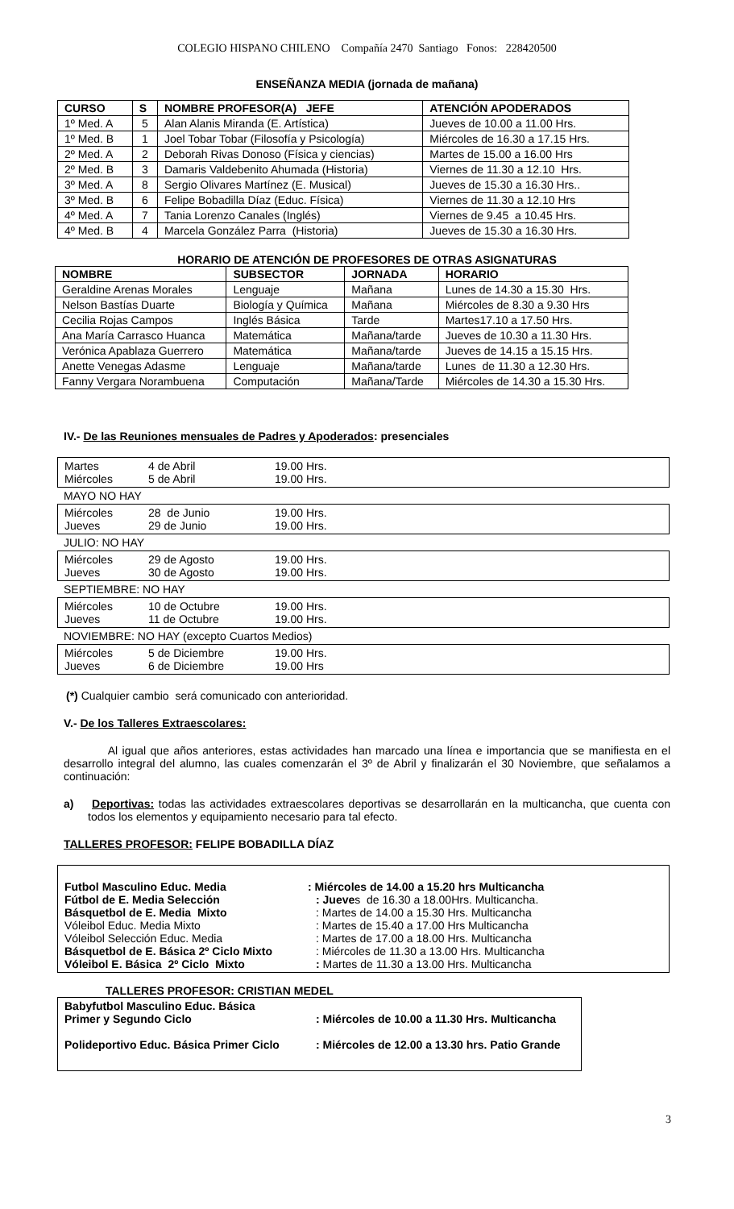COLEGIO HISPANO CHILENO Compañía 2470 Santiago Fonos: 228420500
ENSEÑANZA MEDIA (jornada de mañana)
| CURSO | S | NOMBRE PROFESOR(A) JEFE | ATENCIÓN APODERADOS |
| --- | --- | --- | --- |
| 1º Med. A | 5 | Alan Alanis Miranda (E. Artística) | Jueves de 10.00 a 11.00 Hrs. |
| 1º Med. B | 1 | Joel Tobar Tobar (Filosofía y Psicología) | Miércoles de 16.30 a 17.15 Hrs. |
| 2º Med. A | 2 | Deborah Rivas Donoso (Física y ciencias) | Martes de 15.00 a 16.00 Hrs |
| 2º Med. B | 3 | Damaris Valdebenito Ahumada (Historia) | Viernes de 11.30 a 12.10 Hrs. |
| 3º Med. A | 8 | Sergio Olivares Martínez (E. Musical) | Jueves de 15.30 a 16.30 Hrs.. |
| 3º Med. B | 6 | Felipe Bobadilla Díaz (Educ. Física) | Viernes de 11.30 a 12.10 Hrs |
| 4º Med. A | 7 | Tania Lorenzo Canales (Inglés) | Viernes de 9.45 a 10.45 Hrs. |
| 4º Med. B | 4 | Marcela González Parra (Historia) | Jueves de 15.30 a 16.30 Hrs. |
HORARIO DE ATENCIÓN DE PROFESORES DE OTRAS ASIGNATURAS
| NOMBRE | SUBSECTOR | JORNADA | HORARIO |
| --- | --- | --- | --- |
| Geraldine Arenas Morales | Lenguaje | Mañana | Lunes de 14.30 a 15.30 Hrs. |
| Nelson Bastías Duarte | Biología y Química | Mañana | Miércoles de 8.30 a 9.30 Hrs |
| Cecilia Rojas Campos | Inglés Básica | Tarde | Martes17.10 a 17.50 Hrs. |
| Ana María Carrasco Huanca | Matemática | Mañana/tarde | Jueves de 10.30 a 11.30 Hrs. |
| Verónica Apablaza Guerrero | Matemática | Mañana/tarde | Jueves de 14.15 a 15.15 Hrs. |
| Anette Venegas Adasme | Lenguaje | Mañana/tarde | Lunes de 11.30 a 12.30 Hrs. |
| Fanny Vergara Norambuena | Computación | Mañana/Tarde | Miércoles de 14.30 a 15.30 Hrs. |
IV.- De las Reuniones mensuales de Padres y Apoderados: presenciales
Martes 4 de Abril 19.00 Hrs.
Miércoles 5 de Abril 19.00 Hrs.
MAYO NO HAY
Miércoles 28 de Junio 19.00 Hrs.
Jueves 29 de Junio 19.00 Hrs.
JULIO: NO HAY
Miércoles 29 de Agosto 19.00 Hrs.
Jueves 30 de Agosto 19.00 Hrs.
SEPTIEMBRE: NO HAY
Miércoles 10 de Octubre 19.00 Hrs.
Jueves 11 de Octubre 19.00 Hrs.
NOVIEMBRE: NO HAY (excepto Cuartos Medios)
Miércoles 5 de Diciembre 19.00 Hrs.
Jueves 6 de Diciembre 19.00 Hrs
(*) Cualquier cambio será comunicado con anterioridad.
V.- De los Talleres Extraescolares:
Al igual que años anteriores, estas actividades han marcado una línea e importancia que se manifiesta en el desarrollo integral del alumno, las cuales comenzarán el 3º de Abril y finalizarán el 30 Noviembre, que señalamos a continuación:
a) Deportivas: todas las actividades extraescolares deportivas se desarrollarán en la multicancha, que cuenta con todos los elementos y equipamiento necesario para tal efecto.
TALLERES PROFESOR: FELIPE BOBADILLA DÍAZ
Futbol Masculino Educ. Media: Miércoles de 14.00 a 15.20 hrs Multicancha
Fútbol de E. Media Selección: Jueves de 16.30 a 18.00Hrs. Multicancha.
Básquetbol de E. Media Mixto: Martes de 14.00 a 15.30 Hrs. Multicancha
Vóleibol Educ. Media Mixto: Martes de 15.40 a 17.00 Hrs Multicancha
Vóleibol Selección Educ. Media: Martes de 17.00 a 18.00 Hrs. Multicancha
Básquetbol de E. Básica 2º Ciclo Mixto: Miércoles de 11.30 a 13.00 Hrs. Multicancha
Vóleibol E. Básica 2º Ciclo Mixto: Martes de 11.30 a 13.00 Hrs. Multicancha
TALLERES PROFESOR: CRISTIAN MEDEL
Babyfutbol Masculino Educ. Básica
Primer y Segundo Ciclo: Miércoles de 10.00 a 11.30 Hrs. Multicancha
Polideportivo Educ. Básica Primer Ciclo: Miércoles de 12.00 a 13.30 hrs. Patio Grande
3